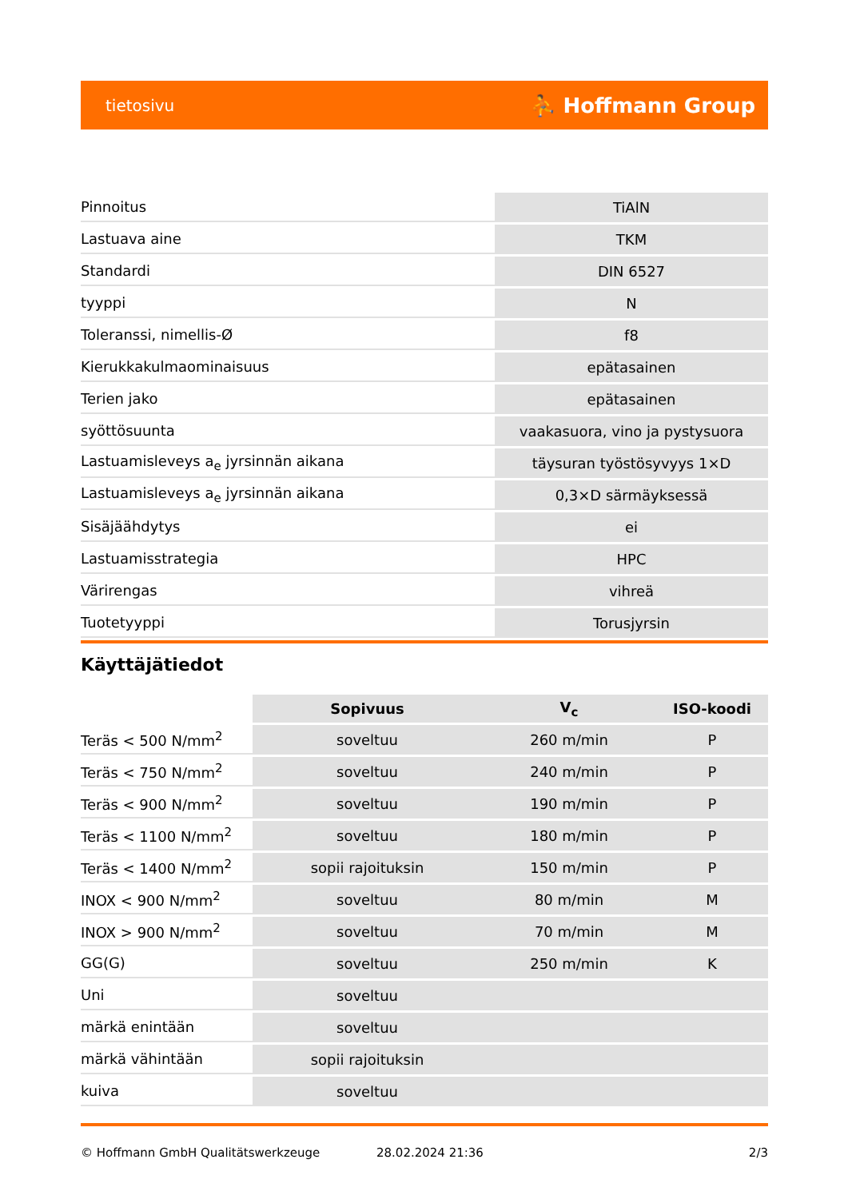tietosivu ⛹ Hoffmann Group
| Pinnoitus | TiAlN |
| Lastuava aine | TKM |
| Standardi | DIN 6527 |
| tyyppi | N |
| Toleranssi, nimellis-Ø | f8 |
| Kierukkakulmaominaisuus | epätasainen |
| Terien jako | epätasainen |
| syöttösuunta | vaakasuora, vino ja pystysuora |
| Lastuamisleveys a<sub>e</sub> jyrsinnän aikana | täysuran työstösyvyys 1×D |
| Lastuamisleveys a<sub>e</sub> jyrsinnän aikana | 0,3×D särmäyksessä |
| Sisäjäähdytys | ei |
| Lastuamisstrategia | HPC |
| Värirengas | vihreä |
| Tuotetyyppi | Torusjyrsin |
Käyttäjätiedot
| | Sopivuus | V<sub>c</sub> | ISO-koodi |
| --- | --- | --- | --- |
| Teräs < 500 N/mm<sup>2</sup> | soveltuu | 260 m/min | P |
| Teräs < 750 N/mm<sup>2</sup> | soveltuu | 240 m/min | P |
| Teräs < 900 N/mm<sup>2</sup> | soveltuu | 190 m/min | P |
| Teräs < 1100 N/mm<sup>2</sup> | soveltuu | 180 m/min | P |
| Teräs < 1400 N/mm<sup>2</sup> | sopii rajoituksin | 150 m/min | P |
| INOX < 900 N/mm<sup>2</sup> | soveltuu | 80 m/min | M |
| INOX > 900 N/mm<sup>2</sup> | soveltuu | 70 m/min | M |
| GG(G) | soveltuu | 250 m/min | K |
| Uni | soveltuu | | |
| märkä enintään | soveltuu | | |
| märkä vähintään | sopii rajoituksin | | |
| kuiva | soveltuu | | |
© Hoffmann GmbH Qualitätswerkzeuge 28.02.2024 21:36 2/3